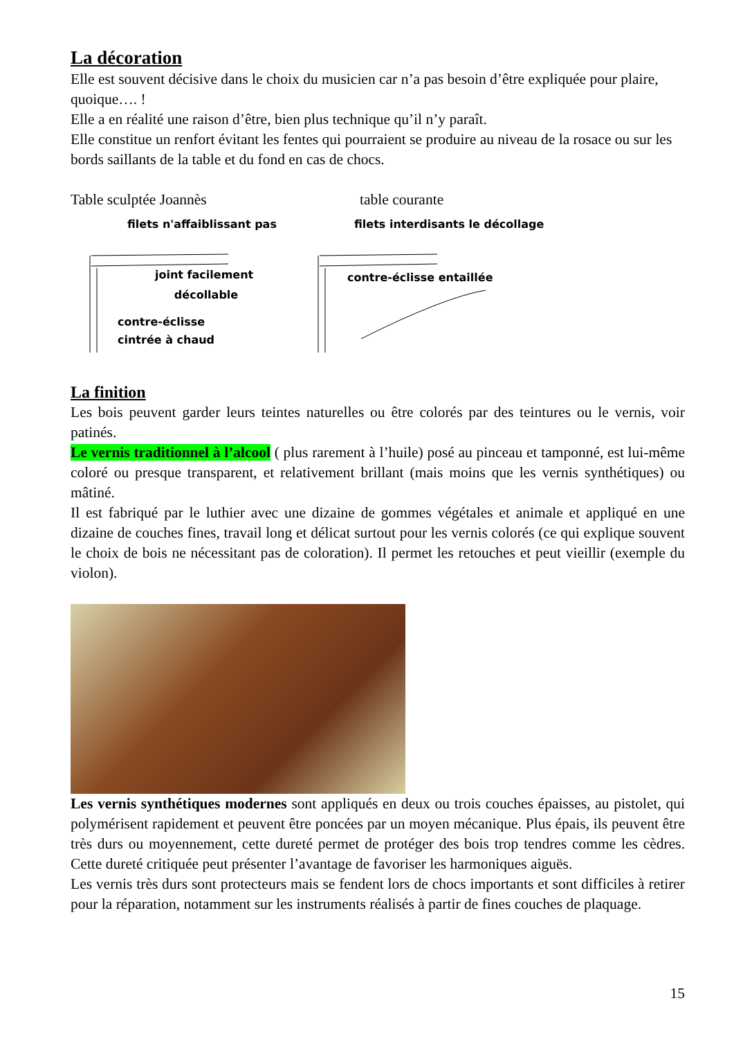La décoration
Elle est souvent décisive dans le choix du musicien car n’a pas besoin d’être expliquée pour plaire, quoique…. !
Elle a en réalité une raison d’être, bien plus technique qu’il n’y paraît.
Elle constitue un renfort évitant les fentes qui pourraient se produire au niveau de la rosace ou sur les bords saillants de la table et du fond en cas de chocs.
Table sculptée Joannès table courante
filets n'affaiblissant pas
joint facilement
décollable
contre-éclisse
cintrée à chaud
filets interdisants le décollage
contre-éclisse entaillée
La finition
Les bois peuvent garder leurs teintes naturelles ou être colorés par des teintures ou le vernis, voir patinés.
Le vernis traditionnel à l’alcool ( plus rarement à l’huile) posé au pinceau et tamponné, est lui-même coloré ou presque transparent, et relativement brillant (mais moins que les vernis synthétiques) ou mâtiné.
Il est fabriqué par le luthier avec une dizaine de gommes végétales et animale et appliqué en une dizaine de couches fines, travail long et délicat surtout pour les vernis colorés (ce qui explique souvent le choix de bois ne nécessitant pas de coloration). Il permet les retouches et peut vieillir (exemple du violon).
Les vernis synthétiques modernes sont appliqués en deux ou trois couches épaisses, au pistolet, qui polymérisent rapidement et peuvent être poncées par un moyen mécanique. Plus épais, ils peuvent être très durs ou moyennement, cette dureté permet de protéger des bois trop tendres comme les cèdres. Cette dureté critiquée peut présenter l’avantage de favoriser les harmoniques aiguës.
Les vernis très durs sont protecteurs mais se fendent lors de chocs importants et sont difficiles à retirer pour la réparation, notamment sur les instruments réalisés à partir de fines couches de plaquage.
15